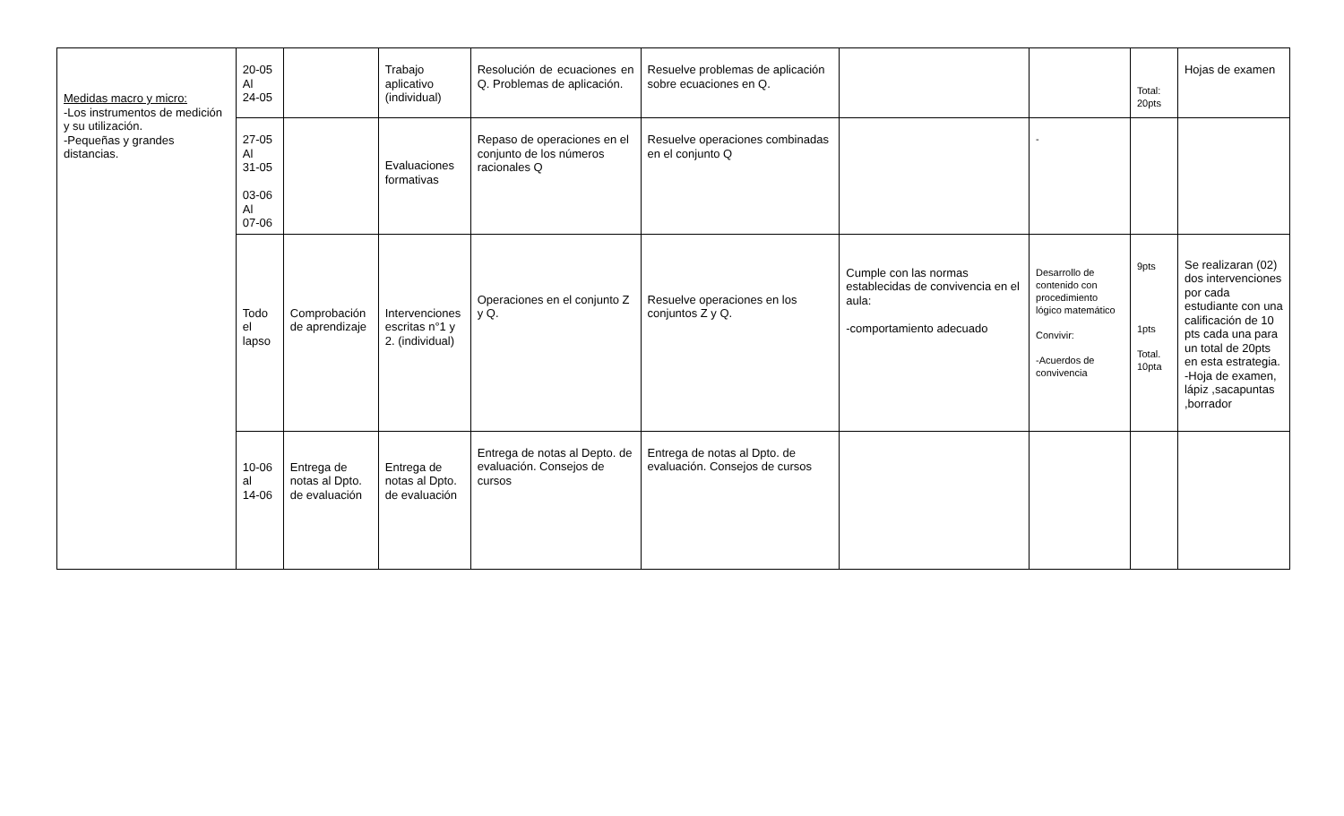| Medidas macro y micro: -Los instrumentos de medición y su utilización. -Pequeñas y grandes distancias. | 20-05 Al 24-05 | | Trabajo aplicativo (individual) | Resolución de ecuaciones en Q. Problemas de aplicación. | Resuelve problemas de aplicación sobre ecuaciones en Q. | | | Total: 20pts | Hojas de examen |
| | 27-05 Al 31-05 03-06 Al 07-06 | | Evaluaciones formativas | Repaso de operaciones en el conjunto de los números racionales Q | Resuelve operaciones combinadas en el conjunto Q | | - | | |
| | Todo el lapso | Comprobación de aprendizaje | Intervenciones escritas n°1 y 2. (individual) | Operaciones en el conjunto Z y Q. | Resuelve operaciones en los conjuntos Z y Q. | Cumple con las normas establecidas de convivencia en el aula: -comportamiento adecuado | Desarrollo de contenido con procedimiento lógico matemático Convivir: -Acuerdos de convivencia | 9pts 1pts Total. 10pta | Se realizaran (02) dos intervenciones por cada estudiante con una calificación de 10 pts cada una para un total de 20pts en esta estrategia. -Hoja de examen, lápiz ,sacapuntas ,borrador |
| | 10-06 al 14-06 | Entrega de notas al Dpto. de evaluación | Entrega de notas al Dpto. de evaluación | Entrega de notas al Depto. de evaluación. Consejos de cursos | Entrega de notas al Dpto. de evaluación. Consejos de cursos | | | | |